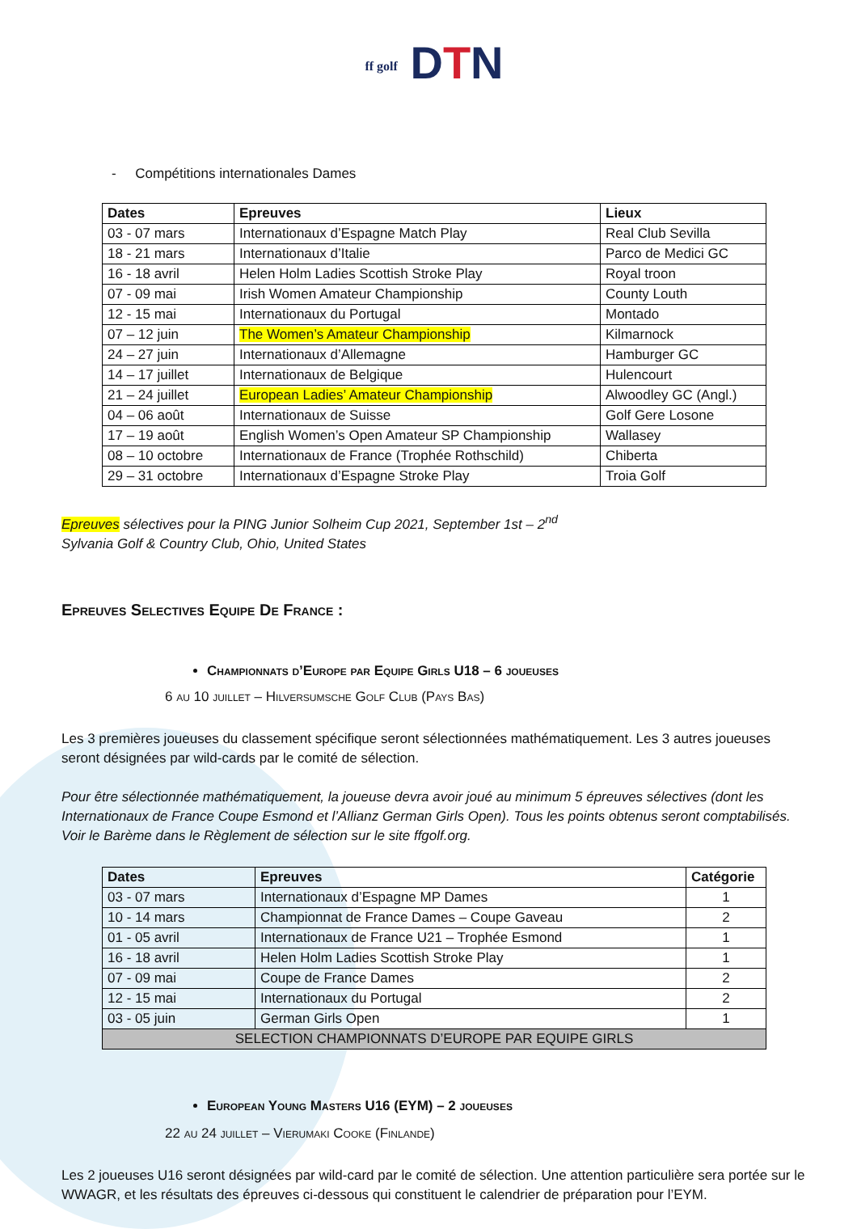ff golf DTN
- Compétitions internationales Dames
| Dates | Epreuves | Lieux |
| --- | --- | --- |
| 03 - 07 mars | Internationaux d’Espagne Match Play | Real Club Sevilla |
| 18 - 21 mars | Internationaux d’Italie | Parco de Medici GC |
| 16 - 18 avril | Helen Holm Ladies Scottish Stroke Play | Royal troon |
| 07 - 09 mai | Irish Women Amateur Championship | County Louth |
| 12 - 15 mai | Internationaux du Portugal | Montado |
| 07 – 12 juin | The Women’s Amateur Championship | Kilmarnock |
| 24 – 27 juin | Internationaux d’Allemagne | Hamburger GC |
| 14 – 17 juillet | Internationaux de Belgique | Hulencourt |
| 21 – 24 juillet | European Ladies’ Amateur Championship | Alwoodley GC (Angl.) |
| 04 – 06 août | Internationaux de Suisse | Golf Gere Losone |
| 17 – 19 août | English Women’s Open Amateur SP Championship | Wallasey |
| 08 – 10 octobre | Internationaux de France (Trophée Rothschild) | Chiberta |
| 29 – 31 octobre | Internationaux d’Espagne Stroke Play | Troia Golf |
Epreuves sélectives pour la PING Junior Solheim Cup 2021, September 1st – 2<sup>nd</sup>
Sylvania Golf & Country Club, Ohio, United States
Epreuves Selectives Equipe De France :
Championnats d’Europe par Equipe Girls U18 – 6 joueuses
6 au 10 juillet – Hilversumsche Golf Club (Pays Bas)
Les 3 premières joueuses du classement spécifique seront sélectionnées mathématiquement. Les 3 autres joueuses seront désignées par wild-cards par le comité de sélection.
Pour être sélectionnée mathématiquement, la joueuse devra avoir joué au minimum 5 épreuves sélectives (dont les Internationaux de France Coupe Esmond et l’Allianz German Girls Open). Tous les points obtenus seront comptabilisés. Voir le Barème dans le Règlement de sélection sur le site ffgolf.org.
| Dates | Epreuves | Catégorie |
| --- | --- | --- |
| 03 - 07 mars | Internationaux d’Espagne MP Dames | 1 |
| 10 - 14 mars | Championnat de France Dames – Coupe Gaveau | 2 |
| 01 - 05 avril | Internationaux de France U21 – Trophée Esmond | 1 |
| 16 - 18 avril | Helen Holm Ladies Scottish Stroke Play | 1 |
| 07 - 09 mai | Coupe de France Dames | 2 |
| 12 - 15 mai | Internationaux du Portugal | 2 |
| 03 - 05 juin | German Girls Open | 1 |
| SELECTION CHAMPIONNATS D’EUROPE PAR EQUIPE GIRLS | | |
European Young Masters U16 (EYM) – 2 joueuses
22 au 24 juillet – Vierumaki Cooke (Finlande)
Les 2 joueuses U16 seront désignées par wild-card par le comité de sélection. Une attention particulière sera portée sur le WWAGR, et les résultats des épreuves ci-dessous qui constituent le calendrier de préparation pour l’EYM.